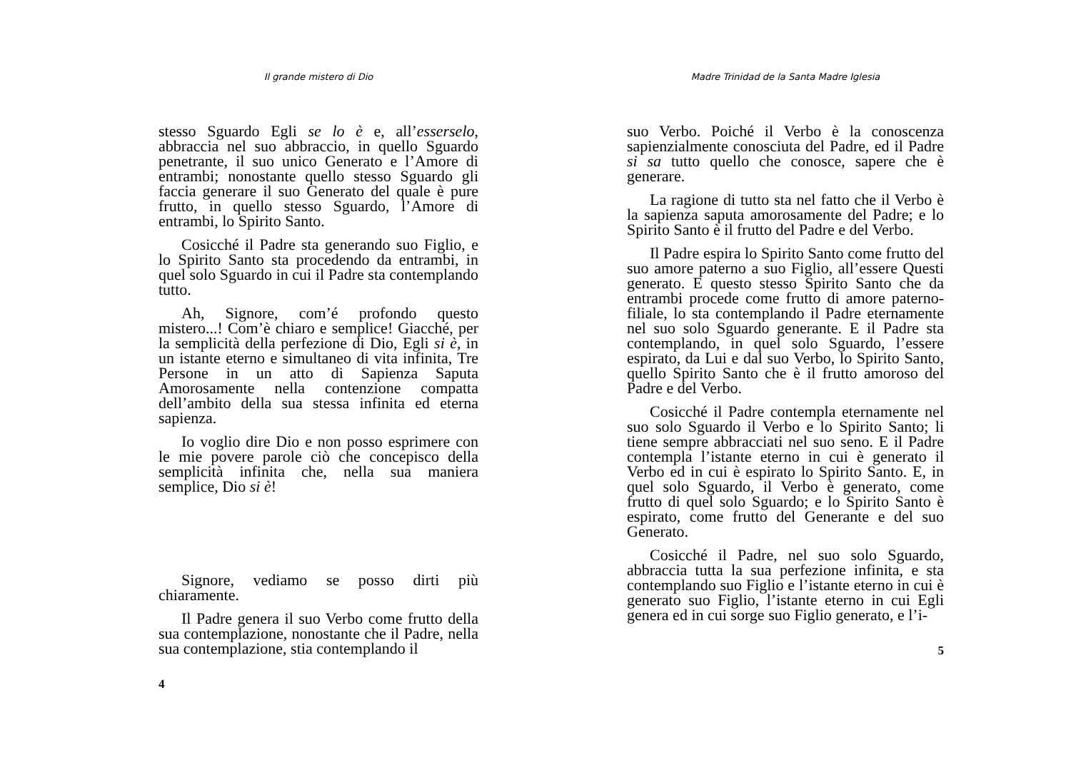Il grande mistero di Dio
stesso Sguardo Egli se lo è e, all’esserselo, abbraccia nel suo abbraccio, in quello Sguardo penetrante, il suo unico Generato e l’Amore di entrambi; nonostante quello stesso Sguardo gli faccia generare il suo Generato del quale è pure frutto, in quello stesso Sguardo, l’Amore di entrambi, lo Spirito Santo.
Cosicché il Padre sta generando suo Figlio, e lo Spirito Santo sta procedendo da entrambi, in quel solo Sguardo in cui il Padre sta contemplando tutto.
Ah, Signore, com’é profondo questo mistero...! Com’è chiaro e semplice! Giacché, per la semplicità della perfezione di Dio, Egli si è, in un istante eterno e simultaneo di vita infinita, Tre Persone in un atto di Sapienza Saputa Amorosamente nella contenzione compatta dell’ambito della sua stessa infinita ed eterna sapienza.
Io voglio dire Dio e non posso esprimere con le mie povere parole ciò che concepisco della semplicità infinita che, nella sua maniera semplice, Dio si è!
Signore, vediamo se posso dirti più chiaramente.
Il Padre genera il suo Verbo come frutto della sua contemplazione, nonostante che il Padre, nella sua contemplazione, stia contemplando il
4
Madre Trinidad de la Santa Madre Iglesia
suo Verbo. Poiché il Verbo è la conoscenza sapienzialmente conosciuta del Padre, ed il Padre si sa tutto quello che conosce, sapere che è generare.
La ragione di tutto sta nel fatto che il Verbo è la sapienza saputa amorosamente del Padre; e lo Spirito Santo è il frutto del Padre e del Verbo.
Il Padre espira lo Spirito Santo come frutto del suo amore paterno a suo Figlio, all’essere Questi generato. E questo stesso Spirito Santo che da entrambi procede come frutto di amore paterno-filiale, lo sta contemplando il Padre eternamente nel suo solo Sguardo generante. E il Padre sta contemplando, in quel solo Sguardo, l’essere espirato, da Lui e dal suo Verbo, lo Spirito Santo, quello Spirito Santo che è il frutto amoroso del Padre e del Verbo.
Cosicché il Padre contempla eternamente nel suo solo Sguardo il Verbo e lo Spirito Santo; li tiene sempre abbracciati nel suo seno. E il Padre contempla l’istante eterno in cui è generato il Verbo ed in cui è espirato lo Spirito Santo. E, in quel solo Sguardo, il Verbo è generato, come frutto di quel solo Sguardo; e lo Spirito Santo è espirato, come frutto del Generante e del suo Generato.
Cosicché il Padre, nel suo solo Sguardo, abbraccia tutta la sua perfezione infinita, e sta contemplando suo Figlio e l’istante eterno in cui è generato suo Figlio, l’istante eterno in cui Egli genera ed in cui sorge suo Figlio generato, e l’i-
5